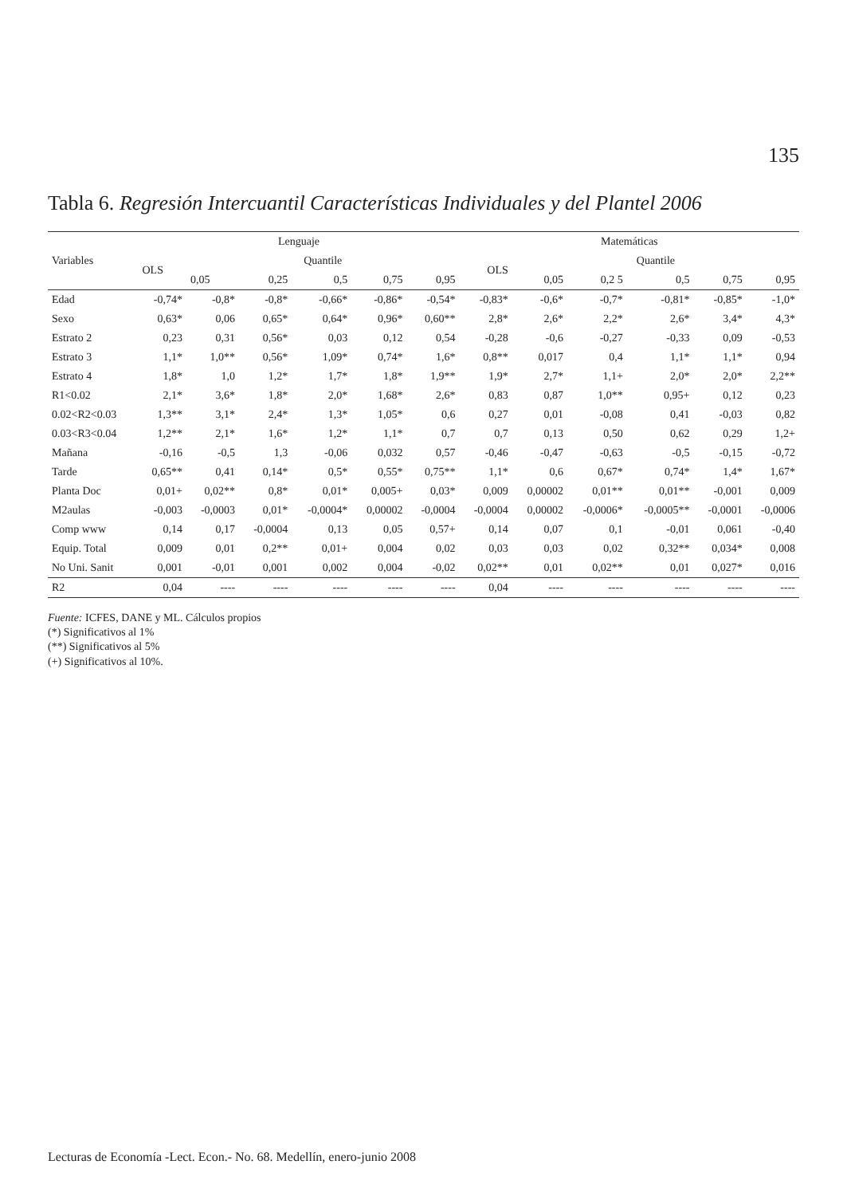135
Tabla 6. Regresión Intercuantil Características Individuales y del Plantel 2006
| Variables | Lenguaje | | | | | | Matemáticas | | | | | |
| --- | --- | --- | --- | --- | --- | --- | --- | --- | --- | --- | --- | --- |
| | OLS | Quantile | | | | | OLS | Quantile | | | | |
| | | 0,05 | 0,25 | 0,5 | 0,75 | 0,95 | | 0,05 | 0,2 5 | 0,5 | 0,75 | 0,95 |
| Edad | -0,74* | -0,8* | -0,8* | -0,66* | -0,86* | -0,54* | -0,83* | -0,6* | -0,7* | -0,81* | -0,85* | -1,0* |
| Sexo | 0,63* | 0,06 | 0,65* | 0,64* | 0,96* | 0,60** | 2,8* | 2,6* | 2,2* | 2,6* | 3,4* | 4,3* |
| Estrato 2 | 0,23 | 0,31 | 0,56* | 0,03 | 0,12 | 0,54 | -0,28 | -0,6 | -0,27 | -0,33 | 0,09 | -0,53 |
| Estrato 3 | 1,1* | 1,0** | 0,56* | 1,09* | 0,74* | 1,6* | 0,8** | 0,017 | 0,4 | 1,1* | 1,1* | 0,94 |
| Estrato 4 | 1,8* | 1,0 | 1,2* | 1,7* | 1,8* | 1,9** | 1,9* | 2,7* | 1,1+ | 2,0* | 2,0* | 2,2** |
| R1<0.02 | 2,1* | 3,6* | 1,8* | 2,0* | 1,68* | 2,6* | 0,83 | 0,87 | 1,0** | 0,95+ | 0,12 | 0,23 |
| 0.02<R2<0.03 | 1,3** | 3,1* | 2,4* | 1,3* | 1,05* | 0,6 | 0,27 | 0,01 | -0,08 | 0,41 | -0,03 | 0,82 |
| 0.03<R3<0.04 | 1,2** | 2,1* | 1,6* | 1,2* | 1,1* | 0,7 | 0,7 | 0,13 | 0,50 | 0,62 | 0,29 | 1,2+ |
| Mañana | -0,16 | -0,5 | 1,3 | -0,06 | 0,032 | 0,57 | -0,46 | -0,47 | -0,63 | -0,5 | -0,15 | -0,72 |
| Tarde | 0,65** | 0,41 | 0,14* | 0,5* | 0,55* | 0,75** | 1,1* | 0,6 | 0,67* | 0,74* | 1,4* | 1,67* |
| Planta Doc | 0,01+ | 0,02** | 0,8* | 0,01* | 0,005+ | 0,03* | 0,009 | 0,00002 | 0,01** | 0,01** | -0,001 | 0,009 |
| M2aulas | -0,003 | -0,0003 | 0,01* | -0,0004* | 0,00002 | -0,0004 | -0,0004 | 0,00002 | -0,0006* | -0,0005** | -0,0001 | -0,0006 |
| Comp www | 0,14 | 0,17 | -0,0004 | 0,13 | 0,05 | 0,57+ | 0,14 | 0,07 | 0,1 | -0,01 | 0,061 | -0,40 |
| Equip. Total | 0,009 | 0,01 | 0,2** | 0,01+ | 0,004 | 0,02 | 0,03 | 0,03 | 0,02 | 0,32** | 0,034* | 0,008 |
| No Uni. Sanit | 0,001 | -0,01 | 0,001 | 0,002 | 0,004 | -0,02 | 0,02** | 0,01 | 0,02** | 0,01 | 0,027* | 0,016 |
| R2 | 0,04 | ---- | ---- | ---- | ---- | ---- | 0,04 | ---- | ---- | ---- | ---- | ---- |
Fuente: ICFES, DANE y ML. Cálculos propios
(*) Significativos al 1%
(**) Significativos al 5%
(+) Significativos al 10%.
Lecturas de Economía -Lect. Econ.- No. 68. Medellín, enero-junio 2008